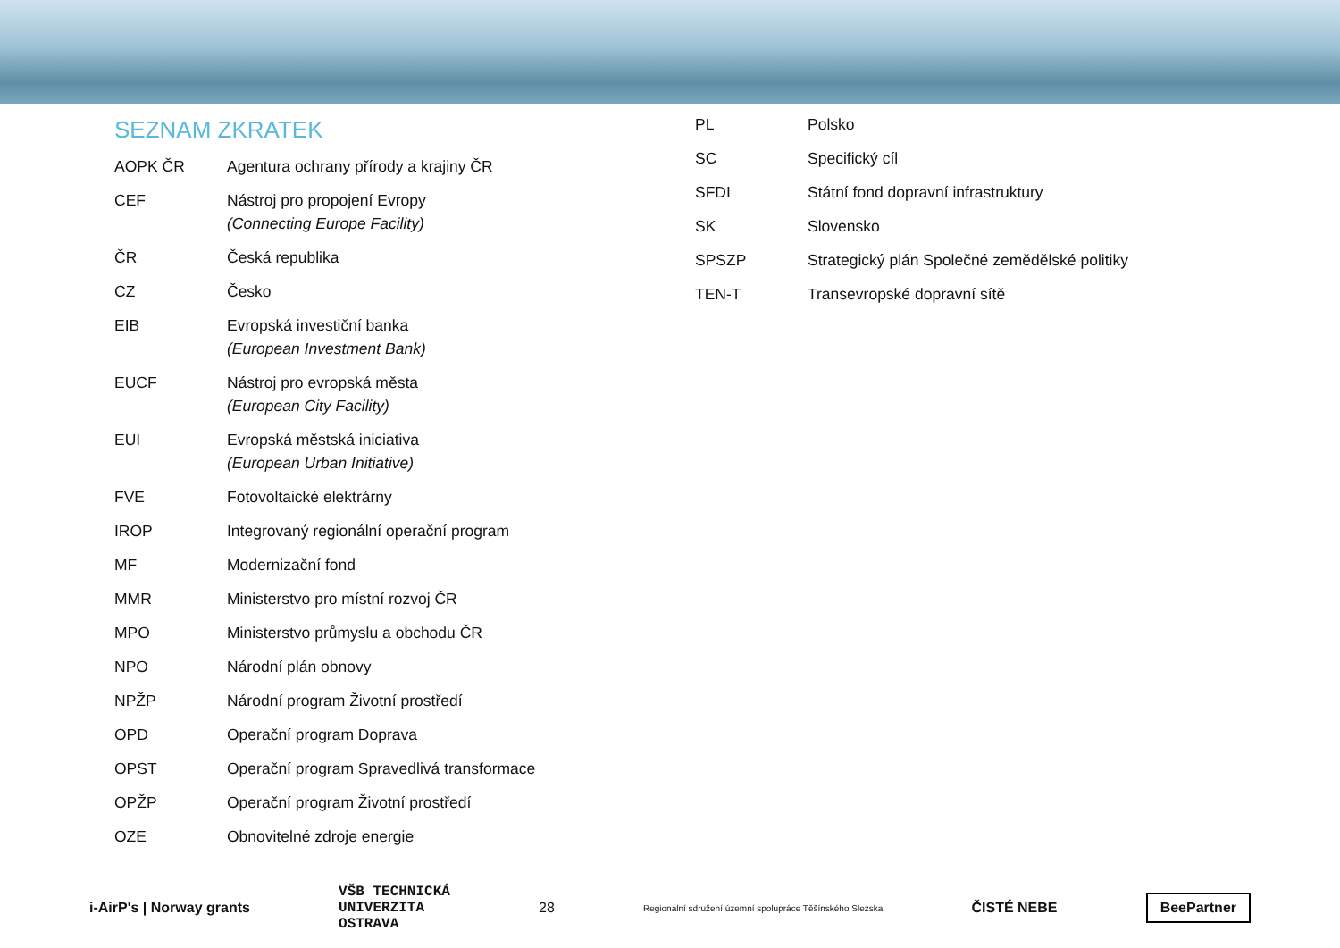SEZNAM ZKRATEK
| AOPK ČR | Agentura ochrany přírody a krajiny ČR |
| CEF | Nástroj pro propojení Evropy (Connecting Europe Facility) |
| ČR | Česká republika |
| CZ | Česko |
| EIB | Evropská investiční banka (European Investment Bank) |
| EUCF | Nástroj pro evropská města (European City Facility) |
| EUI | Evropská městská iniciativa (European Urban Initiative) |
| FVE | Fotovoltaické elektrárny |
| IROP | Integrovaný regionální operační program |
| MF | Modernizační fond |
| MMR | Ministerstvo pro místní rozvoj ČR |
| MPO | Ministerstvo průmyslu a obchodu ČR |
| NPO | Národní plán obnovy |
| NPŽP | Národní program Životní prostředí |
| OPD | Operační program Doprava |
| OPST | Operační program Spravedlivá transformace |
| OPŽP | Operační program Životní prostředí |
| OZE | Obnovitelné zdroje energie |
| PL | Polsko |
| SC | Specifický cíl |
| SFDI | Státní fond dopravní infrastruktury |
| SK | Slovensko |
| SPSZP | Strategický plán Společné zemědělské politiky |
| TEN-T | Transevropské dopravní sítě |
i-AirP's | Norway grants
VŠB TECHNICKÁ
UNIVERZITA
OSTRAVA
28
Regionální sdružení územní spolupráce Těšínského Slezska
ČISTÉ NEBE
BeePartner